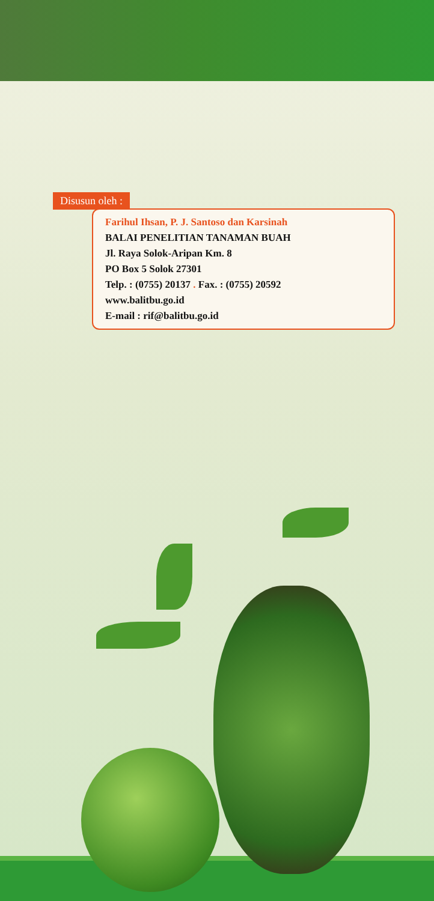Disusun oleh :
Farihul Ihsan, P. J. Santoso dan Karsinah
BALAI PENELITIAN TANAMAN BUAH
Jl. Raya Solok-Aripan Km. 8
PO Box 5 Solok 27301
Telp. : (0755) 20137 . Fax. : (0755) 20592
www.balitbu.go.id
E-mail : rif@balitbu.go.id